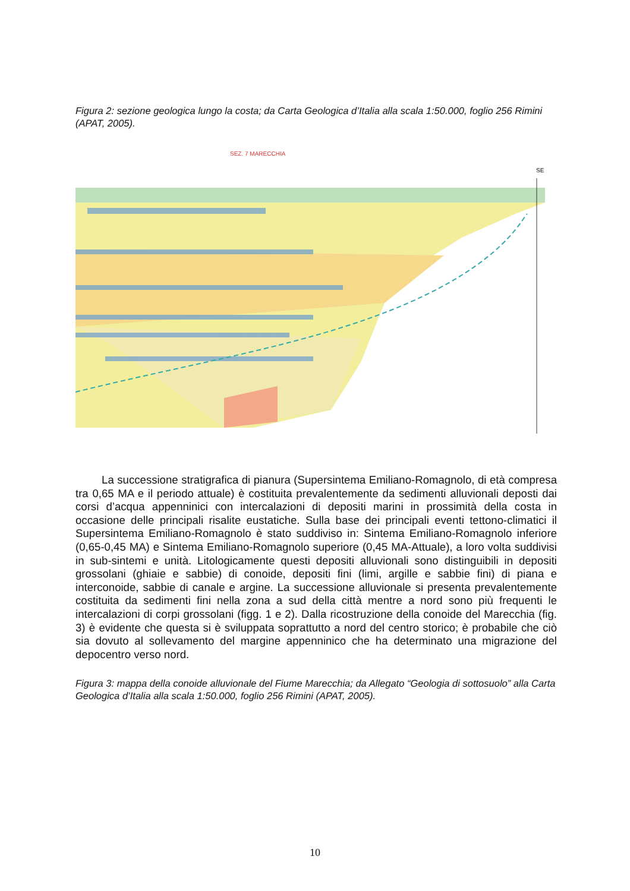Figura 2: sezione geologica lungo la costa; da Carta Geologica d’Italia alla scala 1:50.000, foglio 256 Rimini (APAT, 2005).
SEZ. 7 MARECCHIA
SE
La successione stratigrafica di pianura (Supersintema Emiliano-Romagnolo, di età compresa tra 0,65 MA e il periodo attuale) è costituita prevalentemente da sedimenti alluvionali deposti dai corsi d’acqua appenninici con intercalazioni di depositi marini in prossimità della costa in occasione delle principali risalite eustatiche. Sulla base dei principali eventi tettono-climatici il Supersintema Emiliano-Romagnolo è stato suddiviso in: Sintema Emiliano-Romagnolo inferiore (0,65-0,45 MA) e Sintema Emiliano-Romagnolo superiore (0,45 MA-Attuale), a loro volta suddivisi in sub-sintemi e unità. Litologicamente questi depositi alluvionali sono distinguibili in depositi grossolani (ghiaie e sabbie) di conoide, depositi fini (limi, argille e sabbie fini) di piana e interconoide, sabbie di canale e argine. La successione alluvionale si presenta prevalentemente costituita da sedimenti fini nella zona a sud della città mentre a nord sono più frequenti le intercalazioni di corpi grossolani (figg. 1 e 2). Dalla ricostruzione della conoide del Marecchia (fig. 3) è evidente che questa si è sviluppata soprattutto a nord del centro storico; è probabile che ciò sia dovuto al sollevamento del margine appenninico che ha determinato una migrazione del depocentro verso nord.
Figura 3: mappa della conoide alluvionale del Fiume Marecchia; da Allegato “Geologia di sottosuolo” alla Carta Geologica d’Italia alla scala 1:50.000, foglio 256 Rimini (APAT, 2005).
10